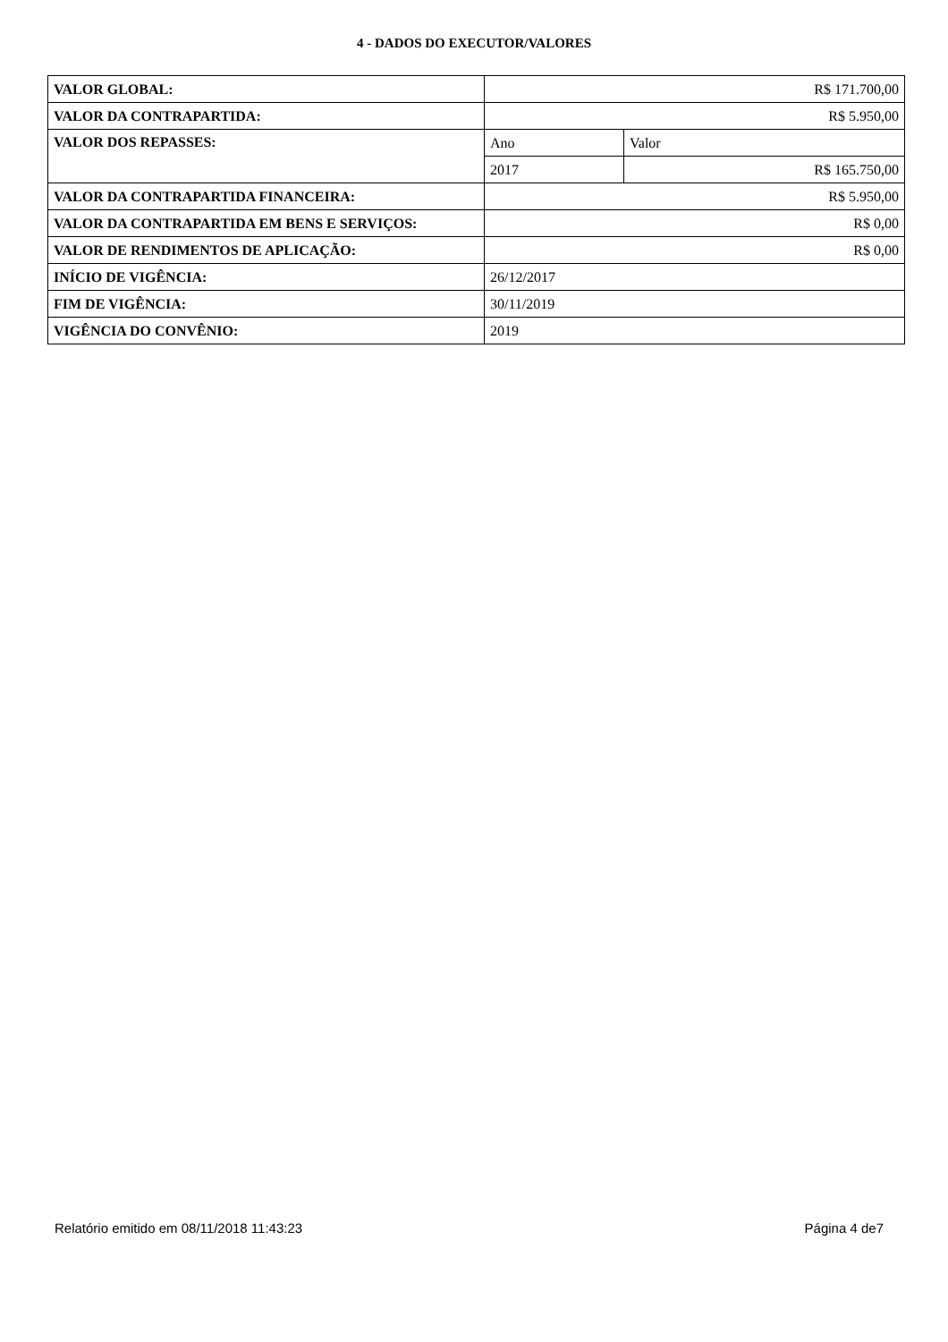4 - DADOS DO EXECUTOR/VALORES
| VALOR GLOBAL: | R$ 171.700,00 | |
| VALOR DA CONTRAPARTIDA: | R$ 5.950,00 | |
| VALOR DOS REPASSES: | Ano | Valor |
| | 2017 | R$ 165.750,00 |
| VALOR DA CONTRAPARTIDA FINANCEIRA: | R$ 5.950,00 | |
| VALOR DA CONTRAPARTIDA EM BENS E SERVIÇOS: | R$ 0,00 | |
| VALOR DE RENDIMENTOS DE APLICAÇÃO: | R$ 0,00 | |
| INÍCIO DE VIGÊNCIA: | 26/12/2017 | |
| FIM DE VIGÊNCIA: | 30/11/2019 | |
| VIGÊNCIA DO CONVÊNIO: | 2019 | |
Relatório emitido em 08/11/2018 11:43:23 Página 4 de7